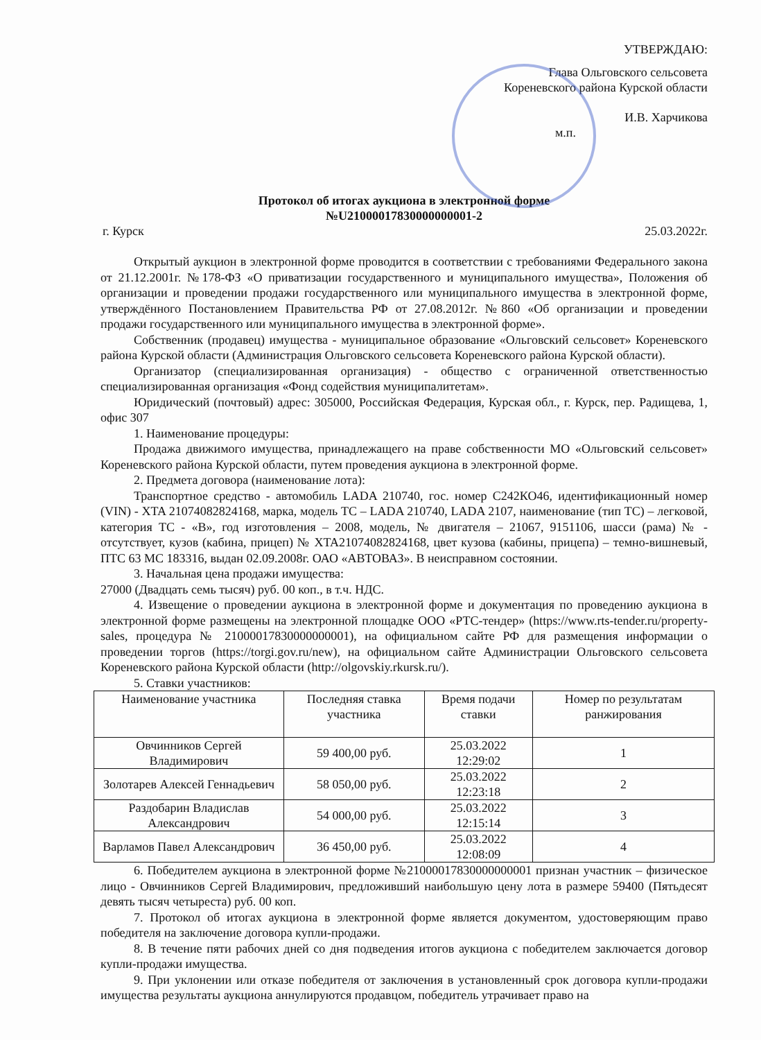УТВЕРЖДАЮ:
Глава Ольговского сельсовета
Кореневского района Курской области
И.В. Харчикова
м.п.
Протокол об итогах аукциона в электронной форме
№U21000017830000000001-2
г. Курск 25.03.2022г.
Открытый аукцион в электронной форме проводится в соответствии с требованиями Федерального закона от 21.12.2001г. №178-ФЗ «О приватизации государственного и муниципального имущества», Положения об организации и проведении продажи государственного или муниципального имущества в электронной форме, утверждённого Постановлением Правительства РФ от 27.08.2012г. №860 «Об организации и проведении продажи государственного или муниципального имущества в электронной форме».
Собственник (продавец) имущества - муниципальное образование «Ольговский сельсовет» Кореневского района Курской области (Администрация Ольговского сельсовета Кореневского района Курской области).
Организатор (специализированная организация) - общество с ограниченной ответственностью специализированная организация «Фонд содействия муниципалитетам».
Юридический (почтовый) адрес: 305000, Российская Федерация, Курская обл., г. Курск, пер. Радищева, 1, офис 307
1. Наименование процедуры:
Продажа движимого имущества, принадлежащего на праве собственности МО «Ольговский сельсовет» Кореневского района Курской области, путем проведения аукциона в электронной форме.
2. Предмета договора (наименование лота):
Транспортное средство - автомобиль LADA 210740, гос. номер С242КО46, идентификационный номер (VIN) - XTA 21074082824168, марка, модель ТС – LADA 210740, LADA 2107, наименование (тип ТС) – легковой, категория ТС - «В», год изготовления – 2008, модель, № двигателя – 21067, 9151106, шасси (рама) № - отсутствует, кузов (кабина, прицеп) № XTA21074082824168, цвет кузова (кабины, прицепа) – темно-вишневый, ПТС 63 МС 183316, выдан 02.09.2008г. ОАО «АВТОВАЗ». В неисправном состоянии.
3. Начальная цена продажи имущества:
27000 (Двадцать семь тысяч) руб. 00 коп., в т.ч. НДС.
4. Извещение о проведении аукциона в электронной форме и документация по проведению аукциона в электронной форме размещены на электронной площадке ООО «РТС-тендер» (https://www.rts-tender.ru/property-sales, процедура № 21000017830000000001), на официальном сайте РФ для размещения информации о проведении торгов (https://torgi.gov.ru/new), на официальном сайте Администрации Ольговского сельсовета Кореневского района Курской области (http://olgovskiy.rkursk.ru/).
5. Ставки участников:
| Наименование участника | Последняя ставка участника | Время подачи ставки | Номер по результатам ранжирования |
| --- | --- | --- | --- |
| Овчинников Сергей Владимирович | 59 400,00 руб. | 25.03.2022 12:29:02 | 1 |
| Золотарев Алексей Геннадьевич | 58 050,00 руб. | 25.03.2022 12:23:18 | 2 |
| Раздобарин Владислав Александрович | 54 000,00 руб. | 25.03.2022 12:15:14 | 3 |
| Варламов Павел Александрович | 36 450,00 руб. | 25.03.2022 12:08:09 | 4 |
6. Победителем аукциона в электронной форме №21000017830000000001 признан участник – физическое лицо - Овчинников Сергей Владимирович, предложивший наибольшую цену лота в размере 59400 (Пятьдесят девять тысяч четыреста) руб. 00 коп.
7. Протокол об итогах аукциона в электронной форме является документом, удостоверяющим право победителя на заключение договора купли-продажи.
8. В течение пяти рабочих дней со дня подведения итогов аукциона с победителем заключается договор купли-продажи имущества.
9. При уклонении или отказе победителя от заключения в установленный срок договора купли-продажи имущества результаты аукциона аннулируются продавцом, победитель утрачивает право на